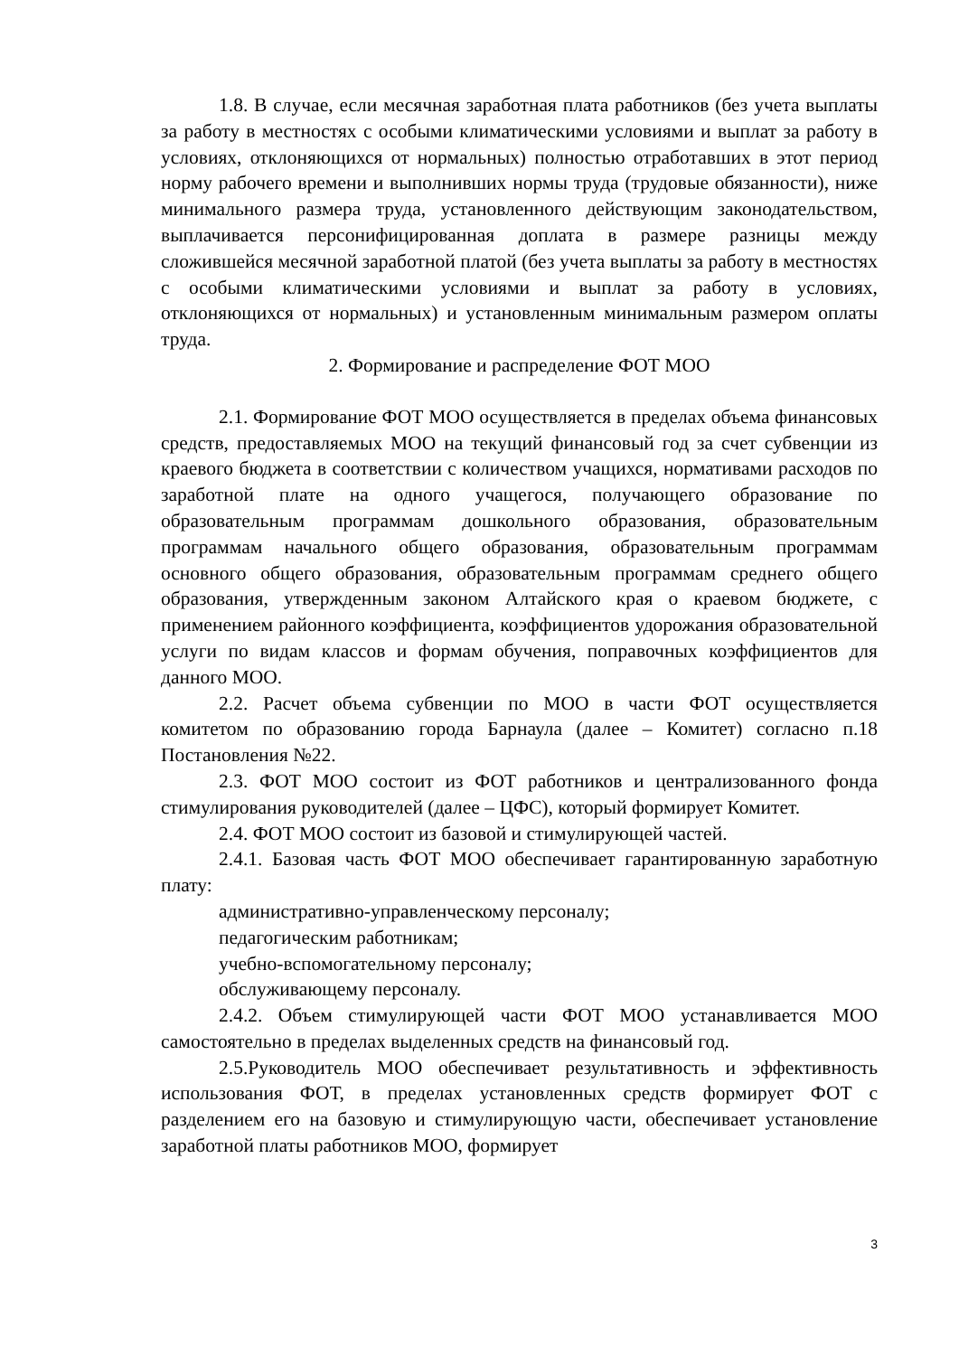1.8. В случае, если месячная заработная плата работников (без учета выплаты за работу в местностях с особыми климатическими условиями и выплат за работу в условиях, отклоняющихся от нормальных) полностью отработавших в этот период норму рабочего времени и выполнивших нормы труда (трудовые обязанности), ниже минимального размера труда, установленного действующим законодательством, выплачивается персонифицированная доплата в размере разницы между сложившейся месячной заработной платой (без учета выплаты за работу в местностях с особыми климатическими условиями и выплат за работу в условиях, отклоняющихся от нормальных) и установленным минимальным размером оплаты труда.
2. Формирование и распределение ФОТ МОО
2.1. Формирование ФОТ МОО осуществляется в пределах объема финансовых средств, предоставляемых МОО на текущий финансовый год за счет субвенции из краевого бюджета в соответствии с количеством учащихся, нормативами расходов по заработной плате на одного учащегося, получающего образование по образовательным программам дошкольного образования, образовательным программам начального общего образования, образовательным программам основного общего образования, образовательным программам среднего общего образования, утвержденным законом Алтайского края о краевом бюджете, с применением районного коэффициента, коэффициентов удорожания образовательной услуги по видам классов и формам обучения, поправочных коэффициентов для данного МОО.
2.2. Расчет объема субвенции по МОО в части ФОТ осуществляется комитетом по образованию города Барнаула (далее – Комитет) согласно п.18 Постановления №22.
2.3. ФОТ МОО состоит из ФОТ работников и централизованного фонда стимулирования руководителей (далее – ЦФС), который формирует Комитет.
2.4. ФОТ МОО состоит из базовой и стимулирующей частей.
2.4.1. Базовая часть ФОТ МОО обеспечивает гарантированную заработную плату:
административно-управленческому персоналу;
педагогическим работникам;
учебно-вспомогательному персоналу;
обслуживающему персоналу.
2.4.2. Объем стимулирующей части ФОТ МОО устанавливается МОО самостоятельно в пределах выделенных средств на финансовый год.
2.5.Руководитель МОО обеспечивает результативность и эффективность использования ФОТ, в пределах установленных средств формирует ФОТ с разделением его на базовую и стимулирующую части, обеспечивает установление заработной платы работников МОО, формирует
3